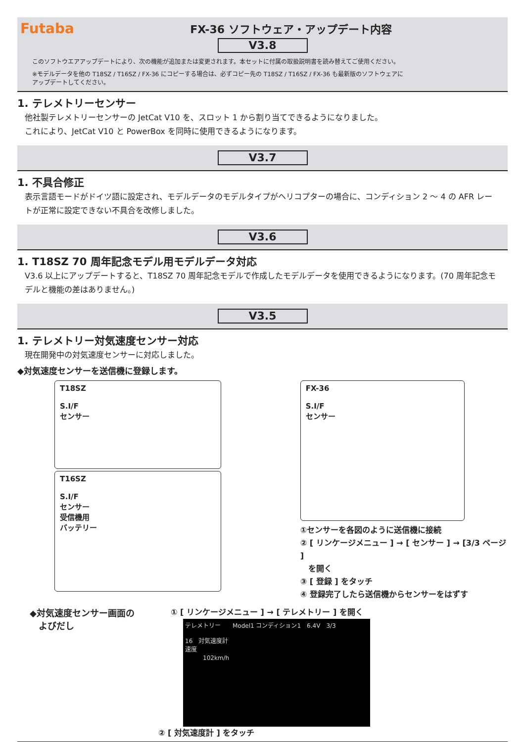Futaba
FX-36 ソフトウェア・アップデート内容
V3.8
このソフトウエアアップデートにより、次の機能が追加または変更されます。本セットに付属の取扱説明書を読み替えてご使用ください。
※モデルデータを他の T18SZ / T16SZ / FX-36 にコピーする場合は、必ずコピー先の T18SZ / T16SZ / FX-36 も最新版のソフトウェアに
アップデートしてください。
1. テレメトリーセンサー
他社製テレメトリーセンサーの JetCat V10 を、スロット 1 から割り当てできるようになりました。
これにより、JetCat V10 と PowerBox を同時に使用できるようになります。
V3.7
1. 不具合修正
表示言語モードがドイツ語に設定され、モデルデータのモデルタイプがヘリコプターの場合に、コンディション 2 ～ 4 の AFR レートが正常に設定できない不具合を改修しました。
V3.6
1. T18SZ 70 周年記念モデル用モデルデータ対応
V3.6 以上にアップデートすると、T18SZ 70 周年記念モデルで作成したモデルデータを使用できるようになります。(70 周年記念モデルと機能の差はありません。)
V3.5
1. テレメトリー対気速度センサー対応
現在開発中の対気速度センサーに対応しました。
◆対気速度センサーを送信機に登録します。
T18SZ
S.I/F
センサー
T16SZ
S.I/F
センサー
受信機用
バッテリー
FX-36
S.I/F
センサー
①センサーを各図のように送信機に接続
② [ リンケージメニュー ] → [ センサー ] → [3/3 ページ ]
　を開く
③ [ 登録 ] をタッチ
④ 登録完了したら送信機からセンサーをはずす
◆対気速度センサー画面の
　よびだし
① [ リンケージメニュー ] → [ テレメトリー ] を開く
テレメトリー　　Model1 コンディション1　6.4V　3/3
16　対気速度計
速度
　　　102km/h
② [ 対気速度計 ] をタッチ